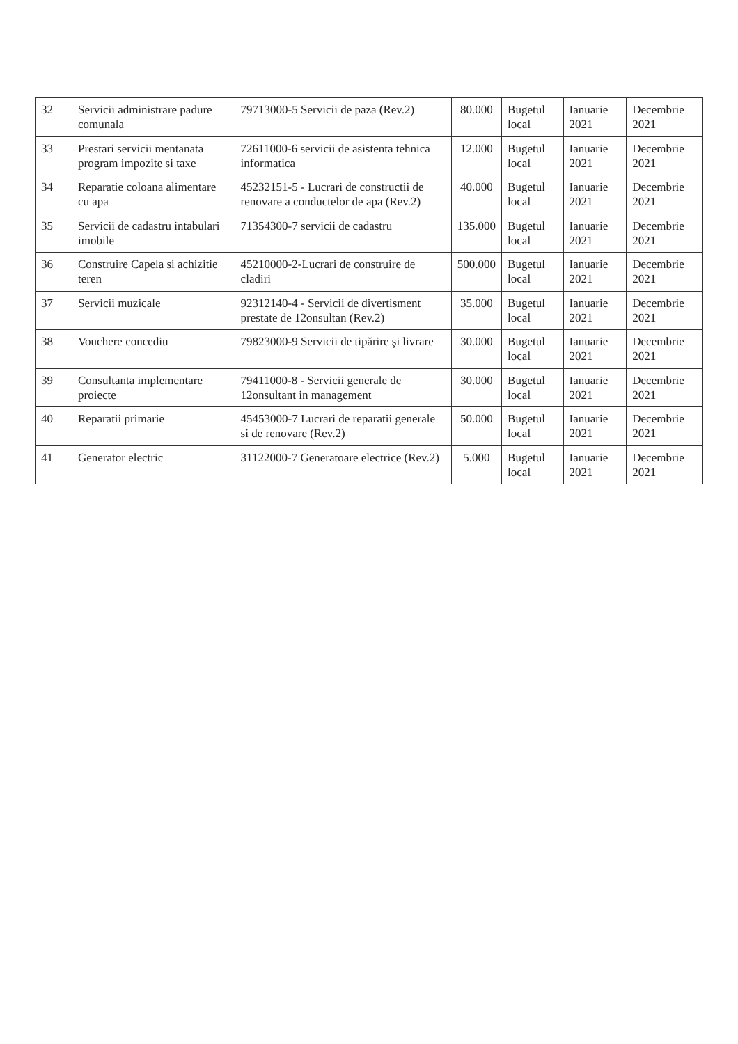| 32 | Servicii administrare padure comunala | 79713000-5 Servicii de paza (Rev.2) | 80.000 | Bugetul local | Ianuarie 2021 | Decembrie 2021 |
| 33 | Prestari servicii mentanata program impozite si taxe | 72611000-6 servicii de asistenta tehnica informatica | 12.000 | Bugetul local | Ianuarie 2021 | Decembrie 2021 |
| 34 | Reparatie coloana alimentare cu apa | 45232151-5 - Lucrari de constructii de renovare a conductelor de apa (Rev.2) | 40.000 | Bugetul local | Ianuarie 2021 | Decembrie 2021 |
| 35 | Servicii de cadastru intabulari imobile | 71354300-7 servicii de cadastru | 135.000 | Bugetul local | Ianuarie 2021 | Decembrie 2021 |
| 36 | Construire Capela si achizitie teren | 45210000-2-Lucrari de construire de cladiri | 500.000 | Bugetul local | Ianuarie 2021 | Decembrie 2021 |
| 37 | Servicii muzicale | 92312140-4 - Servicii de divertisment prestate de 12onsultan (Rev.2) | 35.000 | Bugetul local | Ianuarie 2021 | Decembrie 2021 |
| 38 | Vouchere concediu | 79823000-9 Servicii de tipărire şi livrare | 30.000 | Bugetul local | Ianuarie 2021 | Decembrie 2021 |
| 39 | Consultanta implementare proiecte | 79411000-8 - Servicii generale de 12onsultant in management | 30.000 | Bugetul local | Ianuarie 2021 | Decembrie 2021 |
| 40 | Reparatii primarie | 45453000-7 Lucrari de reparatii generale si de renovare (Rev.2) | 50.000 | Bugetul local | Ianuarie 2021 | Decembrie 2021 |
| 41 | Generator electric | 31122000-7 Generatoare electrice (Rev.2) | 5.000 | Bugetul local | Ianuarie 2021 | Decembrie 2021 |